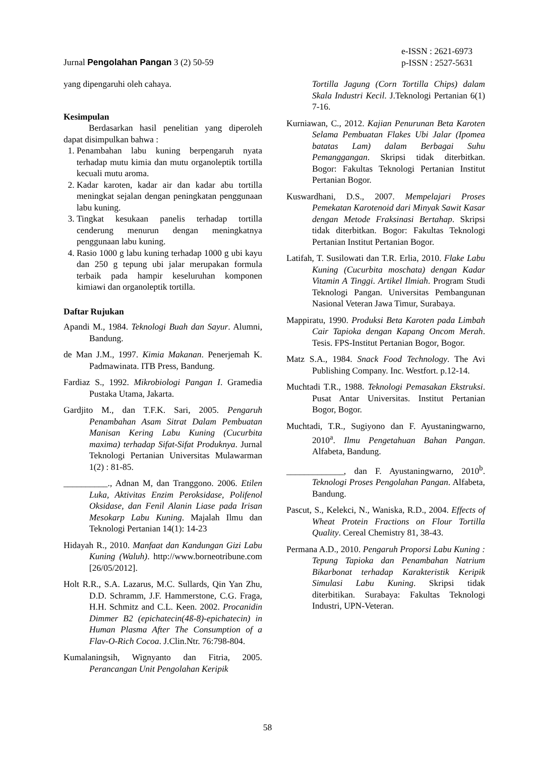e-ISSN : 2621-6973
p-ISSN : 2527-5631
Jurnal Pengolahan Pangan 3 (2) 50-59
yang dipengaruhi oleh cahaya.
Kesimpulan
Berdasarkan hasil penelitian yang diperoleh dapat disimpulkan bahwa :
1. Penambahan labu kuning berpengaruh nyata terhadap mutu kimia dan mutu organoleptik tortilla kecuali mutu aroma.
2. Kadar karoten, kadar air dan kadar abu tortilla meningkat sejalan dengan peningkatan penggunaan labu kuning.
3. Tingkat kesukaan panelis terhadap tortilla cenderung menurun dengan meningkatnya penggunaan labu kuning.
4. Rasio 1000 g labu kuning terhadap 1000 g ubi kayu dan 250 g tepung ubi jalar merupakan formula terbaik pada hampir keseluruhan komponen kimiawi dan organoleptik tortilla.
Daftar Rujukan
Apandi M., 1984. Teknologi Buah dan Sayur. Alumni, Bandung.
de Man J.M., 1997. Kimia Makanan. Penerjemah K. Padmawinata. ITB Press, Bandung.
Fardiaz S., 1992. Mikrobiologi Pangan I. Gramedia Pustaka Utama, Jakarta.
Gardjito M., dan T.F.K. Sari, 2005. Pengaruh Penambahan Asam Sitrat Dalam Pembuatan Manisan Kering Labu Kuning (Cucurbita maxima) terhadap Sifat-Sifat Produknya. Jurnal Teknologi Pertanian Universitas Mulawarman 1(2) : 81-85.
__________., Adnan M, dan Tranggono. 2006. Etilen Luka, Aktivitas Enzim Peroksidase, Polifenol Oksidase, dan Fenil Alanin Liase pada Irisan Mesokarp Labu Kuning. Majalah Ilmu dan Teknologi Pertanian 14(1): 14-23
Hidayah R., 2010. Manfaat dan Kandungan Gizi Labu Kuning (Waluh). http://www.borneotribune.com [26/05/2012].
Holt R.R., S.A. Lazarus, M.C. Sullards, Qin Yan Zhu, D.D. Schramm, J.F. Hammerstone, C.G. Fraga, H.H. Schmitz and C.L. Keen. 2002. Procanidin Dimmer B2 (epichatecin(4ß-8)-epichatecin) in Human Plasma After The Consumption of a Flav-O-Rich Cocoa. J.Clin.Ntr. 76:798-804.
Kumalaningsih, Wignyanto dan Fitria, 2005. Perancangan Unit Pengolahan Keripik
Tortilla Jagung (Corn Tortilla Chips) dalam Skala Industri Kecil. J.Teknologi Pertanian 6(1) 7-16.
Kurniawan, C., 2012. Kajian Penurunan Beta Karoten Selama Pembuatan Flakes Ubi Jalar (Ipomea batatas Lam) dalam Berbagai Suhu Pemanggangan. Skripsi tidak diterbitkan. Bogor: Fakultas Teknologi Pertanian Institut Pertanian Bogor.
Kuswardhani, D.S., 2007. Mempelajari Proses Pemekatan Karotenoid dari Minyak Sawit Kasar dengan Metode Fraksinasi Bertahap. Skripsi tidak diterbitkan. Bogor: Fakultas Teknologi Pertanian Institut Pertanian Bogor.
Latifah, T. Susilowati dan T.R. Erlia, 2010. Flake Labu Kuning (Cucurbita moschata) dengan Kadar Vitamin A Tinggi. Artikel Ilmiah. Program Studi Teknologi Pangan. Universitas Pembangunan Nasional Veteran Jawa Timur, Surabaya.
Mappiratu, 1990. Produksi Beta Karoten pada Limbah Cair Tapioka dengan Kapang Oncom Merah. Tesis. FPS-Institut Pertanian Bogor, Bogor.
Matz S.A., 1984. Snack Food Technology. The Avi Publishing Company. Inc. Westfort. p.12-14.
Muchtadi T.R., 1988. Teknologi Pemasakan Ekstruksi. Pusat Antar Universitas. Institut Pertanian Bogor, Bogor.
Muchtadi, T.R., Sugiyono dan F. Ayustaningwarno, 2010<sup>a</sup>. Ilmu Pengetahuan Bahan Pangan. Alfabeta, Bandung.
_____________, dan F. Ayustaningwarno, 2010<sup>b</sup>. Teknologi Proses Pengolahan Pangan. Alfabeta, Bandung.
Pascut, S., Kelekci, N., Waniska, R.D., 2004. Effects of Wheat Protein Fractions on Flour Tortilla Quality. Cereal Chemistry 81, 38-43.
Permana A.D., 2010. Pengaruh Proporsi Labu Kuning : Tepung Tapioka dan Penambahan Natrium Bikarbonat terhadap Karakteristik Keripik Simulasi Labu Kuning. Skripsi tidak diterbitikan. Surabaya: Fakultas Teknologi Industri, UPN-Veteran.
58